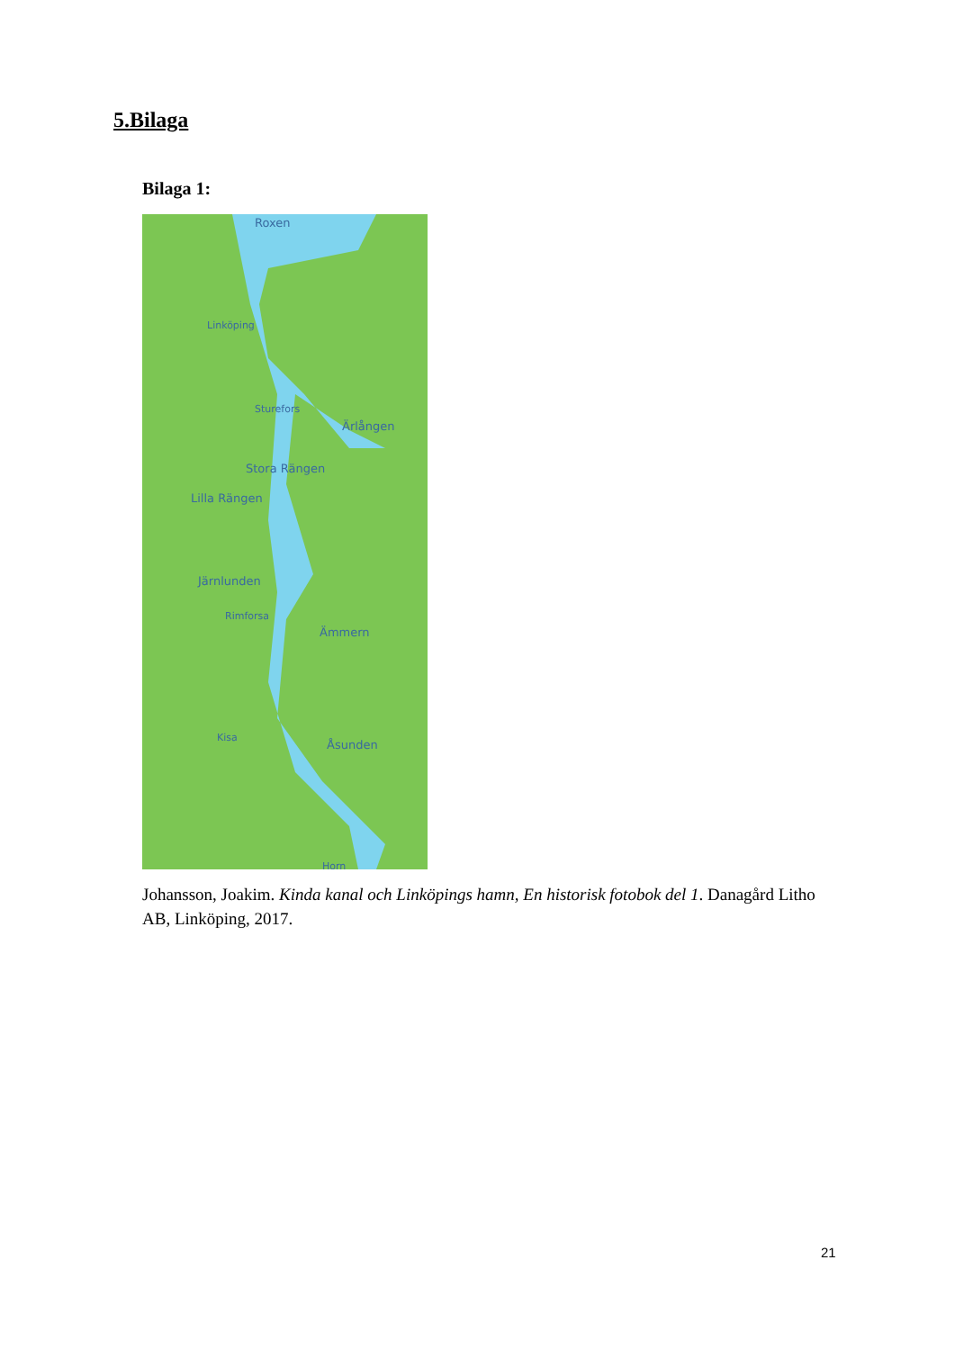5.Bilaga
Bilaga 1:
Roxen
Linköping
Sturefors
Ärlången
Stora Rängen
Lilla Rängen
Järnlunden
Rimforsa
Ämmern
Kisa
Åsunden
Horn
Johansson, Joakim. Kinda kanal och Linköpings hamn, En historisk fotobok del 1. Danagård Litho AB, Linköping, 2017.
21